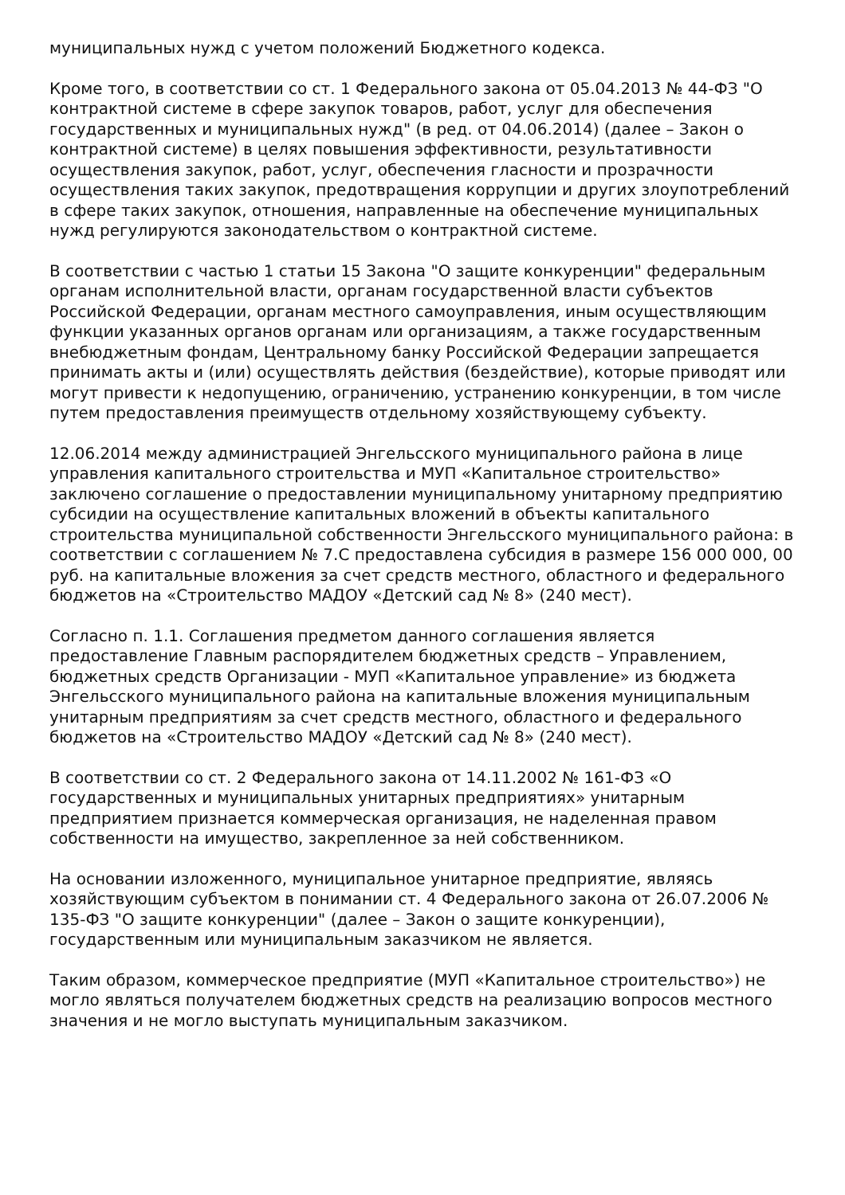муниципальных нужд с учетом положений Бюджетного кодекса.
Кроме того, в соответствии со ст. 1 Федерального закона от 05.04.2013 № 44-ФЗ "О контрактной системе в сфере закупок товаров, работ, услуг для обеспечения государственных и муниципальных нужд" (в ред. от 04.06.2014) (далее – Закон о контрактной системе) в целях повышения эффективности, результативности осуществления закупок, работ, услуг, обеспечения гласности и прозрачности осуществления таких закупок, предотвращения коррупции и других злоупотреблений в сфере таких закупок, отношения, направленные на обеспечение муниципальных нужд регулируются законодательством о контрактной системе.
В соответствии с частью 1 статьи 15 Закона "О защите конкуренции" федеральным органам исполнительной власти, органам государственной власти субъектов Российской Федерации, органам местного самоуправления, иным осуществляющим функции указанных органов органам или организациям, а также государственным внебюджетным фондам, Центральному банку Российской Федерации запрещается принимать акты и (или) осуществлять действия (бездействие), которые приводят или могут привести к недопущению, ограничению, устранению конкуренции, в том числе путем предоставления преимуществ отдельному хозяйствующему субъекту.
12.06.2014 между администрацией Энгельсского муниципального района в лице управления капитального строительства и МУП «Капитальное строительство» заключено соглашение о предоставлении муниципальному унитарному предприятию субсидии на осуществление капитальных вложений в объекты капитального строительства муниципальной собственности Энгельсского муниципального района: в соответствии с соглашением № 7.С предоставлена субсидия в размере 156 000 000, 00 руб. на капитальные вложения за счет средств местного, областного и федерального бюджетов на «Строительство МАДОУ «Детский сад № 8» (240 мест).
Согласно п. 1.1. Соглашения предметом данного соглашения является предоставление Главным распорядителем бюджетных средств – Управлением, бюджетных средств Организации - МУП «Капитальное управление» из бюджета Энгельсского муниципального района на капитальные вложения муниципальным унитарным предприятиям за счет средств местного, областного и федерального бюджетов на «Строительство МАДОУ «Детский сад № 8» (240 мест).
В соответствии со ст. 2 Федерального закона от 14.11.2002 № 161-ФЗ «О государственных и муниципальных унитарных предприятиях» унитарным предприятием признается коммерческая организация, не наделенная правом собственности на имущество, закрепленное за ней собственником.
На основании изложенного, муниципальное унитарное предприятие, являясь хозяйствующим субъектом в понимании ст. 4 Федерального закона от 26.07.2006 № 135-ФЗ "О защите конкуренции" (далее – Закон о защите конкуренции), государственным или муниципальным заказчиком не является.
Таким образом, коммерческое предприятие (МУП «Капитальное строительство») не могло являться получателем бюджетных средств на реализацию вопросов местного значения и не могло выступать муниципальным заказчиком.